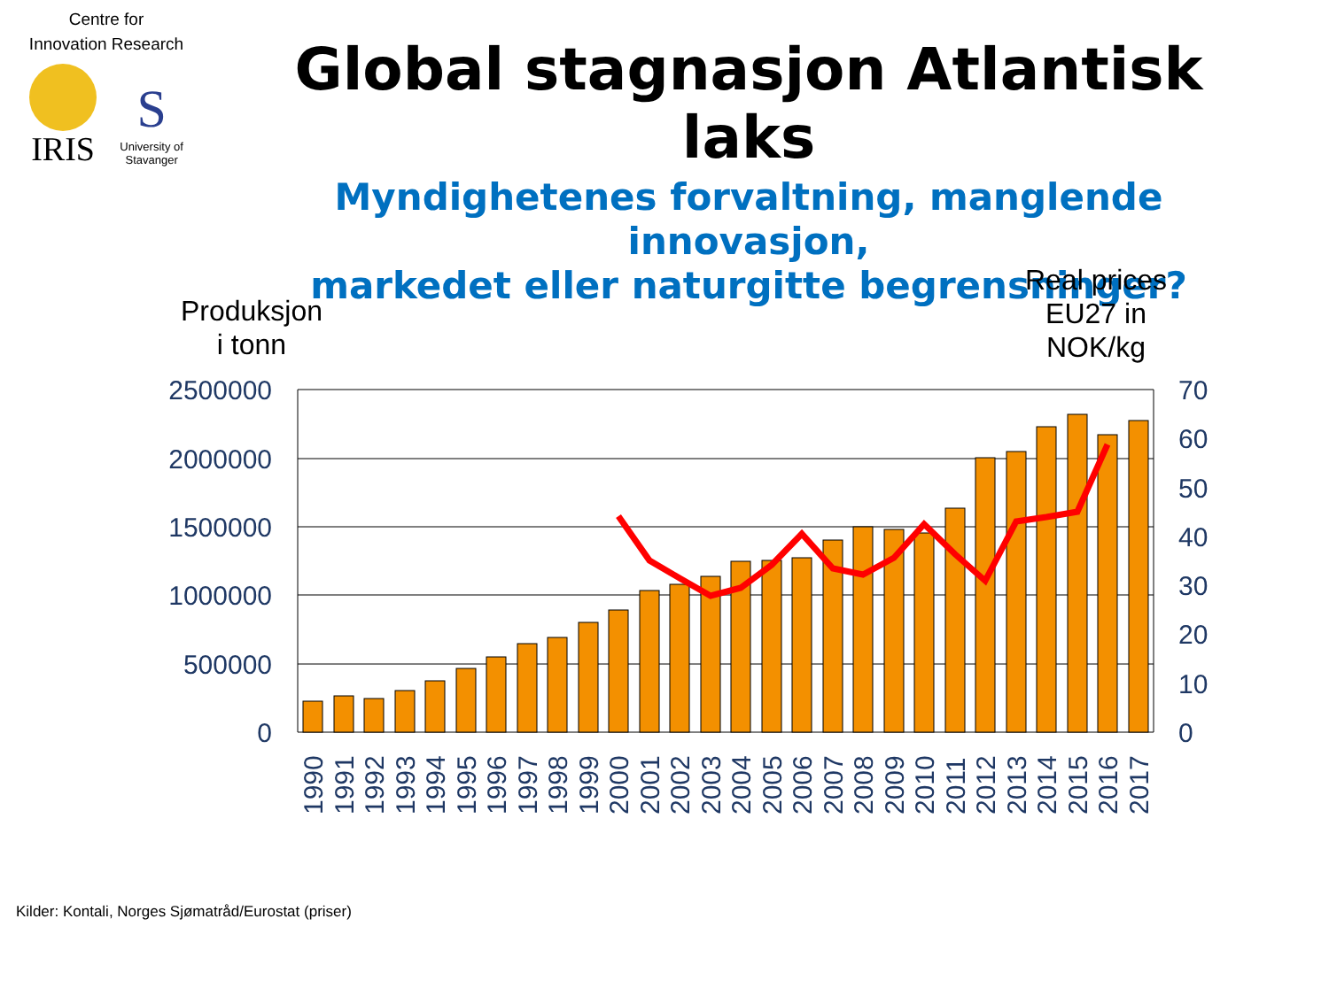Centre for
Innovation Research
IRIS
S
University of
Stavanger
Global stagnasjon Atlantisk laks
Myndighetenes forvaltning, manglende innovasjon,
markedet eller naturgitte begrensninger?
Produksjon
i tonn
Real prices
EU27 in
NOK/kg
2500000
2000000
1500000
1000000
500000
0
70
60
50
40
30
20
10
0
1990
1991
1992
1993
1994
1995
1996
1997
1998
1999
2000
2001
2002
2003
2004
2005
2006
2007
2008
2009
2010
2011
2012
2013
2014
2015
2016
2017
Kilder: Kontali, Norges Sjømatråd/Eurostat (priser)